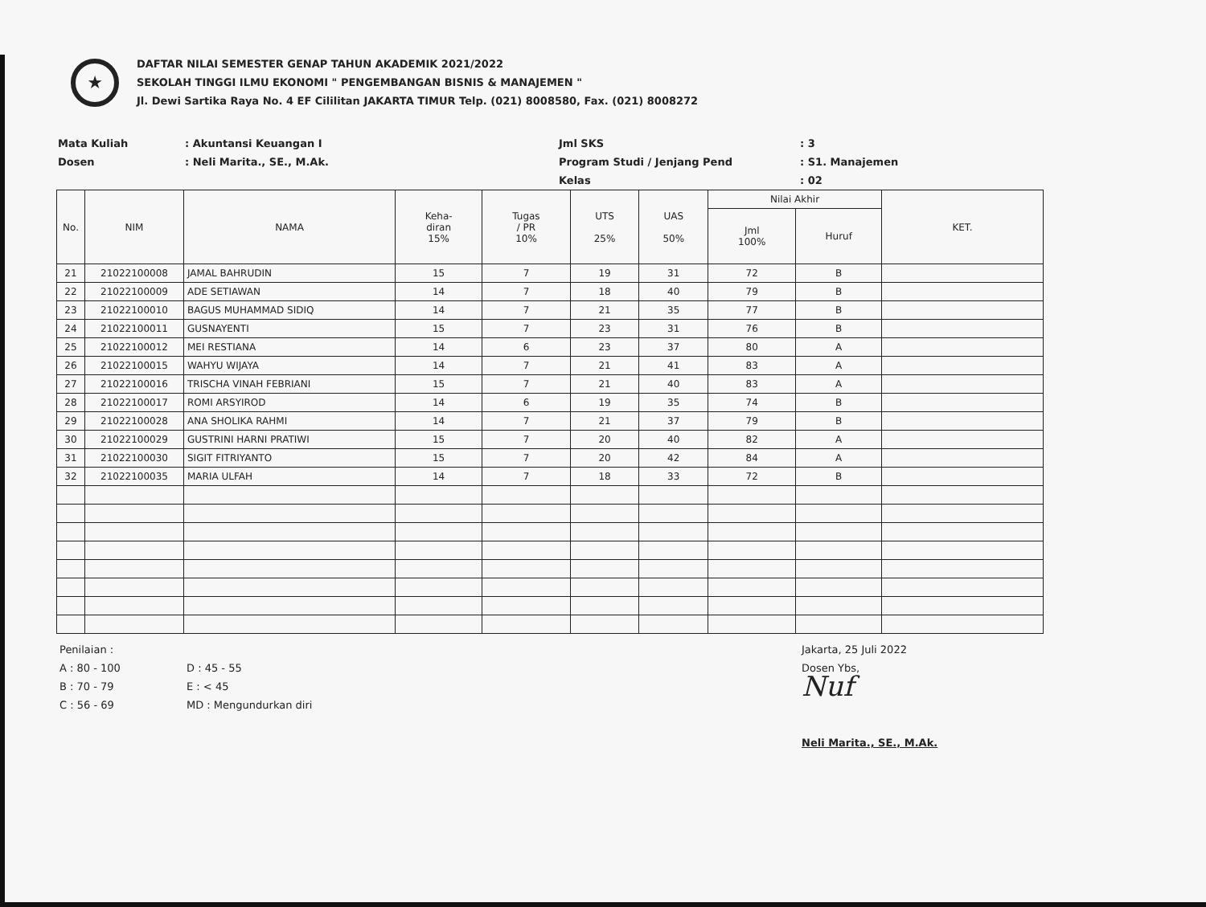★
DAFTAR NILAI SEMESTER GENAP TAHUN AKADEMIK 2021/2022
SEKOLAH TINGGI ILMU EKONOMI " PENGEMBANGAN BISNIS & MANAJEMEN "
Jl. Dewi Sartika Raya No. 4 EF Cililitan JAKARTA TIMUR Telp. (021) 8008580, Fax. (021) 8008272
Mata Kuliah
Dosen
: Akuntansi Keuangan I
: Neli Marita., SE., M.Ak.
Jml SKS
Program Studi / Jenjang Pend
Kelas
: 3
: S1. Manajemen
: 02
| No. | NIM | NAMA | Keha- diran 15% | Tugas / PR 10% | UTS 25% | UAS 50% | Nilai Akhir | | KET. |
| --- | --- | --- | --- | --- | --- | --- | --- | --- | --- |
| | | | | | | | Jml 100% | Huruf | |
| 21 | 21022100008 | JAMAL BAHRUDIN | 15 | 7 | 19 | 31 | 72 | B | |
| 22 | 21022100009 | ADE SETIAWAN | 14 | 7 | 18 | 40 | 79 | B | |
| 23 | 21022100010 | BAGUS MUHAMMAD SIDIQ | 14 | 7 | 21 | 35 | 77 | B | |
| 24 | 21022100011 | GUSNAYENTI | 15 | 7 | 23 | 31 | 76 | B | |
| 25 | 21022100012 | MEI RESTIANA | 14 | 6 | 23 | 37 | 80 | A | |
| 26 | 21022100015 | WAHYU WIJAYA | 14 | 7 | 21 | 41 | 83 | A | |
| 27 | 21022100016 | TRISCHA VINAH FEBRIANI | 15 | 7 | 21 | 40 | 83 | A | |
| 28 | 21022100017 | ROMI ARSYIROD | 14 | 6 | 19 | 35 | 74 | B | |
| 29 | 21022100028 | ANA SHOLIKA RAHMI | 14 | 7 | 21 | 37 | 79 | B | |
| 30 | 21022100029 | GUSTRINI HARNI PRATIWI | 15 | 7 | 20 | 40 | 82 | A | |
| 31 | 21022100030 | SIGIT FITRIYANTO | 15 | 7 | 20 | 42 | 84 | A | |
| 32 | 21022100035 | MARIA ULFAH | 14 | 7 | 18 | 33 | 72 | B | |
Penilaian :
A : 80 - 100
B : 70 - 79
C : 56 - 69
D : 45 - 55
E : < 45
MD : Mengundurkan diri
Jakarta, 25 Juli 2022
Dosen Ybs,
Nuf
Neli Marita., SE., M.Ak.